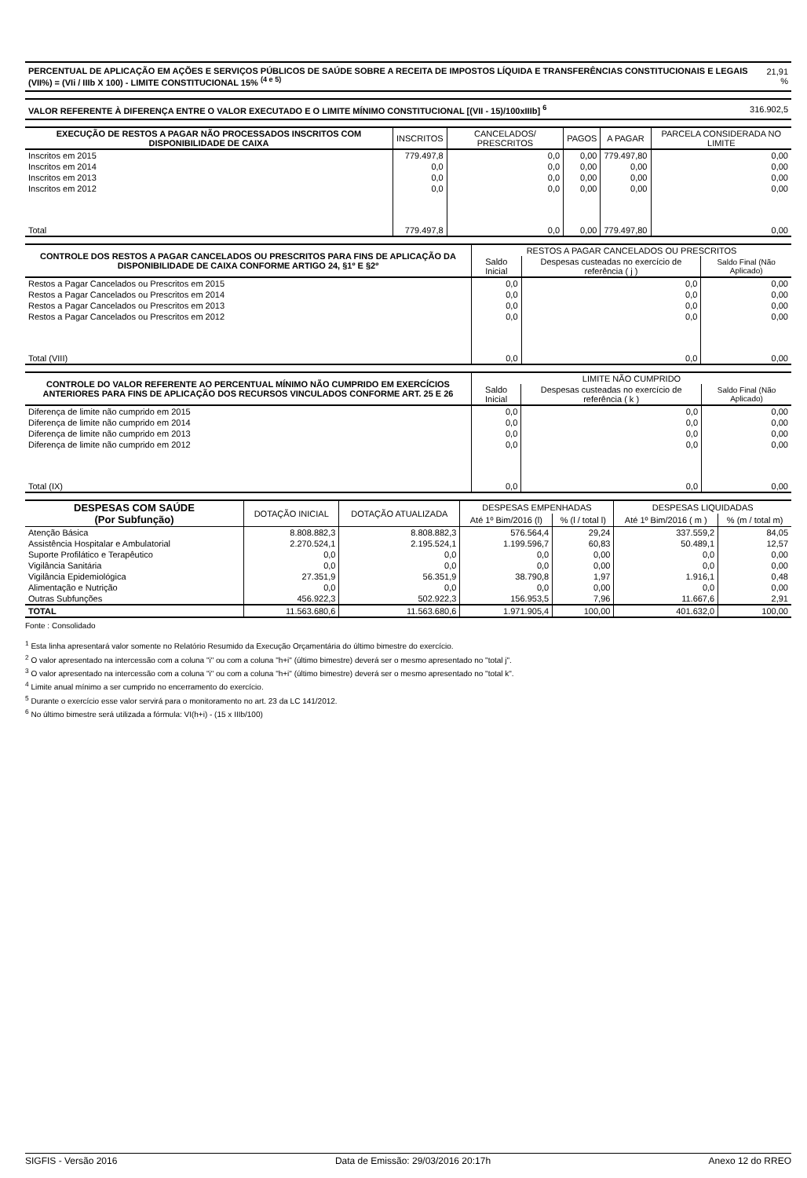| PERCENTUAL DE APLICAÇÃO EM AÇÕES E SERVIÇOS PÚBLICOS DE SAÚDE SOBRE A RECEITA DE IMPOSTOS LÍQUIDA E TRANSFERÊNCIAS CONSTITUCIONAIS E LEGAIS (VII%) = (VIi / IIIb X 100) - LIMITE CONSTITUCIONAL 15% <sup>(4 e 5)</sup> | 21,91 % |
| VALOR REFERENTE À DIFERENÇA ENTRE O VALOR EXECUTADO E O LIMITE MÍNIMO CONSTITUCIONAL [(VII - 15)/100xIIIb] <sup>6</sup> | 316.902,5 |
| EXECUÇÃO DE RESTOS A PAGAR NÃO PROCESSADOS INSCRITOS COM DISPONIBILIDADE DE CAIXA | INSCRITOS | CANCELADOS/ PRESCRITOS | PAGOS | A PAGAR | PARCELA CONSIDERADA NO LIMITE |
| --- | --- | --- | --- | --- | --- |
| Inscritos em 2015 | 779.497,8 | 0,0 | 0,00 | 779.497,80 | 0,00 |
| Inscritos em 2014 | 0,0 | 0,0 | 0,00 | 0,00 | 0,00 |
| Inscritos em 2013 | 0,0 | 0,0 | 0,00 | 0,00 | 0,00 |
| Inscritos em 2012 | 0,0 | 0,0 | 0,00 | 0,00 | 0,00 |
| Total | 779.497,8 | 0,0 | 0,00 | 779.497,80 | 0,00 |
| CONTROLE DOS RESTOS A PAGAR CANCELADOS OU PRESCRITOS PARA FINS DE APLICAÇÃO DA DISPONIBILIDADE DE CAIXA CONFORME ARTIGO 24, §1º E §2º | RESTOS A PAGAR CANCELADOS OU PRESCRITOS | | |
| --- | --- | --- | --- |
| | Saldo Inicial | Despesas custeadas no exercício de referência ( j ) | Saldo Final (Não Aplicado) |
| Restos a Pagar Cancelados ou Prescritos em 2015 | 0,0 | 0,0 | 0,00 |
| Restos a Pagar Cancelados ou Prescritos em 2014 | 0,0 | 0,0 | 0,00 |
| Restos a Pagar Cancelados ou Prescritos em 2013 | 0,0 | 0,0 | 0,00 |
| Restos a Pagar Cancelados ou Prescritos em 2012 | 0,0 | 0,0 | 0,00 |
| Total (VIII) | 0,0 | 0,0 | 0,00 |
| CONTROLE DO VALOR REFERENTE AO PERCENTUAL MÍNIMO NÃO CUMPRIDO EM EXERCÍCIOS ANTERIORES PARA FINS DE APLICAÇÃO DOS RECURSOS VINCULADOS CONFORME ART. 25 E 26 | LIMITE NÃO CUMPRIDO | | |
| --- | --- | --- | --- |
| | Saldo Inicial | Despesas custeadas no exercício de referência ( k ) | Saldo Final (Não Aplicado) |
| Diferença de limite não cumprido em 2015 | 0,0 | 0,0 | 0,00 |
| Diferença de limite não cumprido em 2014 | 0,0 | 0,0 | 0,00 |
| Diferença de limite não cumprido em 2013 | 0,0 | 0,0 | 0,00 |
| Diferença de limite não cumprido em 2012 | 0,0 | 0,0 | 0,00 |
| Total (IX) | 0,0 | 0,0 | 0,00 |
| DESPESAS COM SAÚDE (Por Subfunção) | DOTAÇÃO INICIAL | DOTAÇÃO ATUALIZADA | DESPESAS EMPENHADAS | | DESPESAS LIQUIDADAS | |
| --- | --- | --- | --- | --- | --- | --- |
| | | | Até 1º Bim/2016 (l) | % (l / total l) | Até 1º Bim/2016 ( m ) | % (m / total m) |
| Atenção Básica | 8.808.882,3 | 8.808.882,3 | 576.564,4 | 29,24 | 337.559,2 | 84,05 |
| Assistência Hospitalar e Ambulatorial | 2.270.524,1 | 2.195.524,1 | 1.199.596,7 | 60,83 | 50.489,1 | 12,57 |
| Suporte Profilático e Terapêutico | 0,0 | 0,0 | 0,0 | 0,00 | 0,0 | 0,00 |
| Vigilância Sanitária | 0,0 | 0,0 | 0,0 | 0,00 | 0,0 | 0,00 |
| Vigilância Epidemiológica | 27.351,9 | 56.351,9 | 38.790,8 | 1,97 | 1.916,1 | 0,48 |
| Alimentação e Nutrição | 0,0 | 0,0 | 0,0 | 0,00 | 0,0 | 0,00 |
| Outras Subfunções | 456.922,3 | 502.922,3 | 156.953,5 | 7,96 | 11.667,6 | 2,91 |
| TOTAL | 11.563.680,6 | 11.563.680,6 | 1.971.905,4 | 100,00 | 401.632,0 | 100,00 |
Fonte : Consolidado
<sup>1</sup> Esta linha apresentará valor somente no Relatório Resumido da Execução Orçamentária do último bimestre do exercício.
<sup>2</sup> O valor apresentado na intercessão com a coluna "i" ou com a coluna "h+i" (último bimestre) deverá ser o mesmo apresentado no "total j".
<sup>3</sup> O valor apresentado na intercessão com a coluna "i" ou com a coluna "h+i" (último bimestre) deverá ser o mesmo apresentado no "total k".
<sup>4</sup> Limite anual mínimo a ser cumprido no encerramento do exercício.
<sup>5</sup> Durante o exercício esse valor servirá para o monitoramento no art. 23 da LC 141/2012.
<sup>6</sup> No último bimestre será utilizada a fórmula: VI(h+i) - (15 x IIIb/100)
SIGFIS - Versão 2016 Data de Emissão: 29/03/2016 20:17h Anexo 12 do RREO